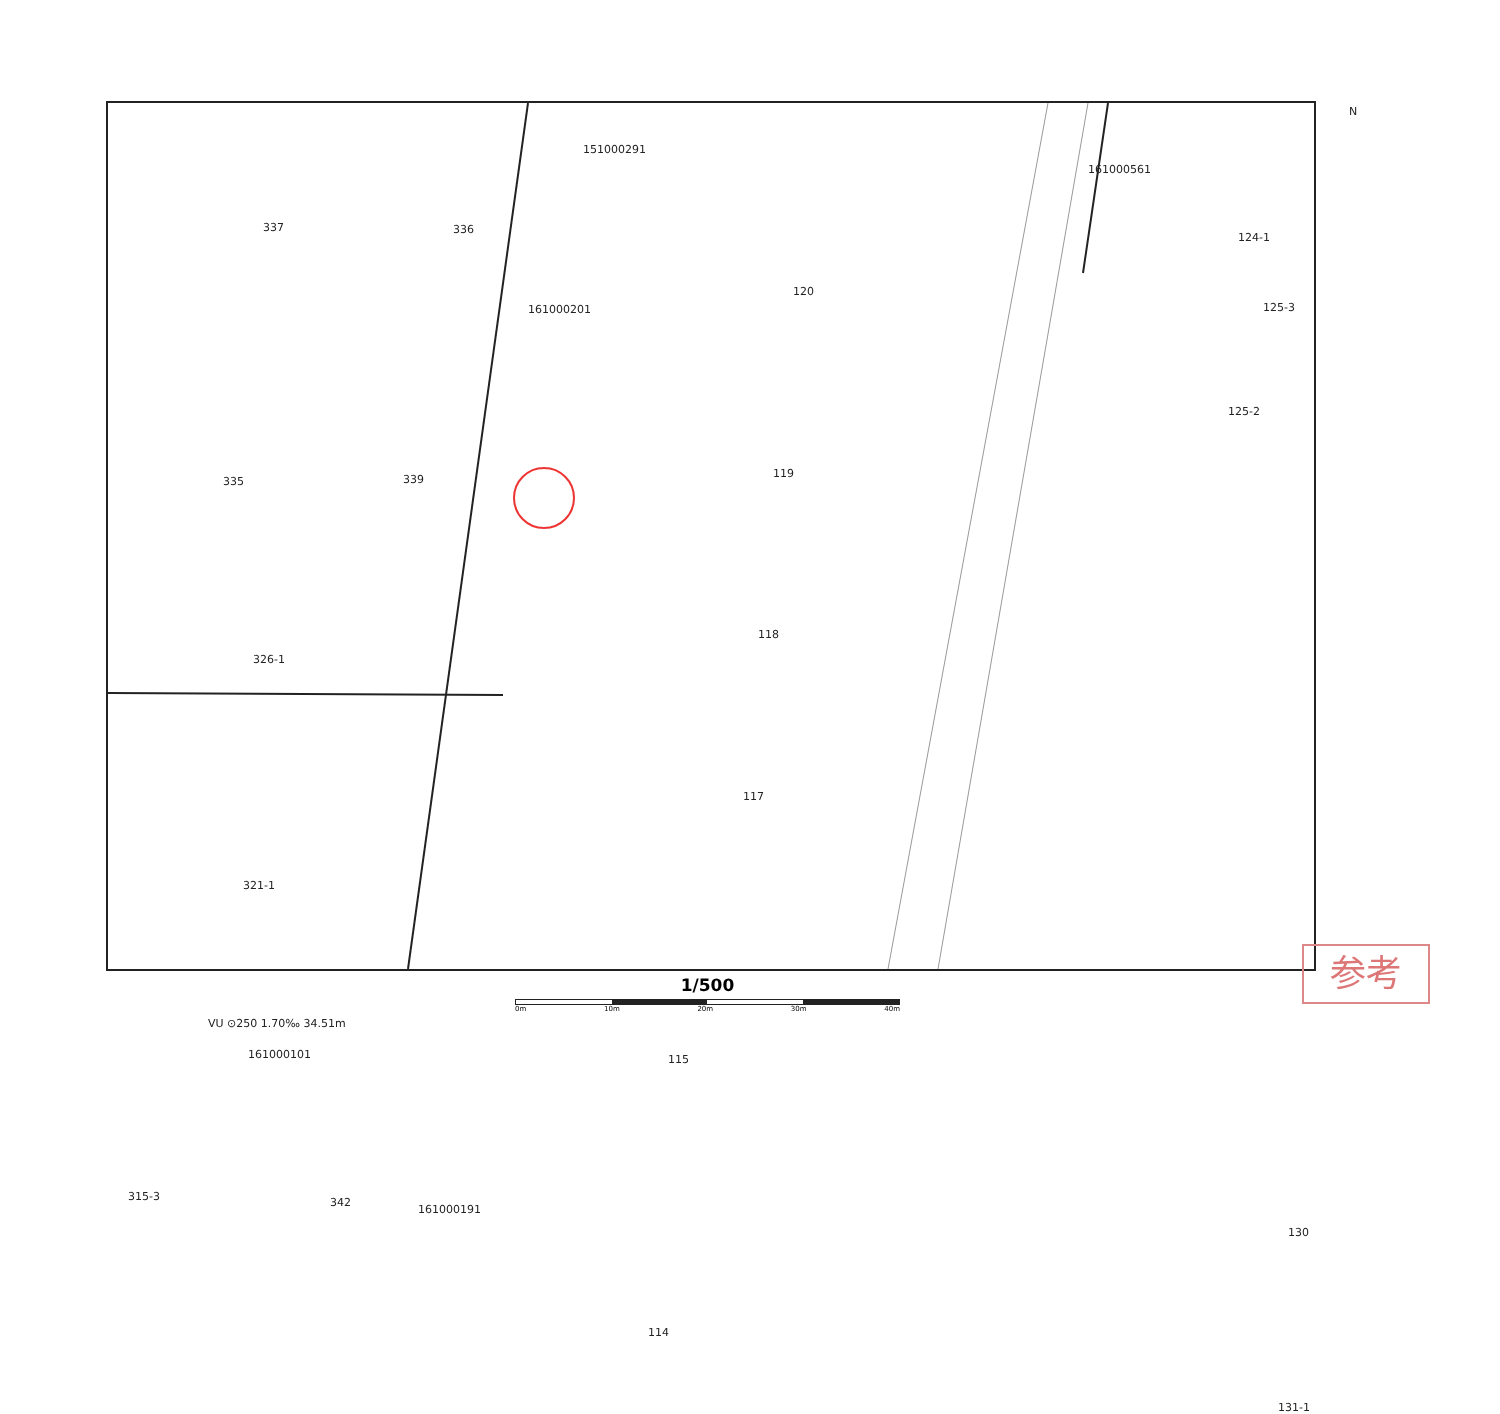337 336
120
124-1
125-3
125-2
335 339 119
118
326-1
117
321-1
115
315-3 342
114
130
131-1
VU ⊙250 1.70‰ 34.51m
161000101
151000291
161000201
161000191
161000561
N
1/500
0m 10m 20m 30m 40m
参考